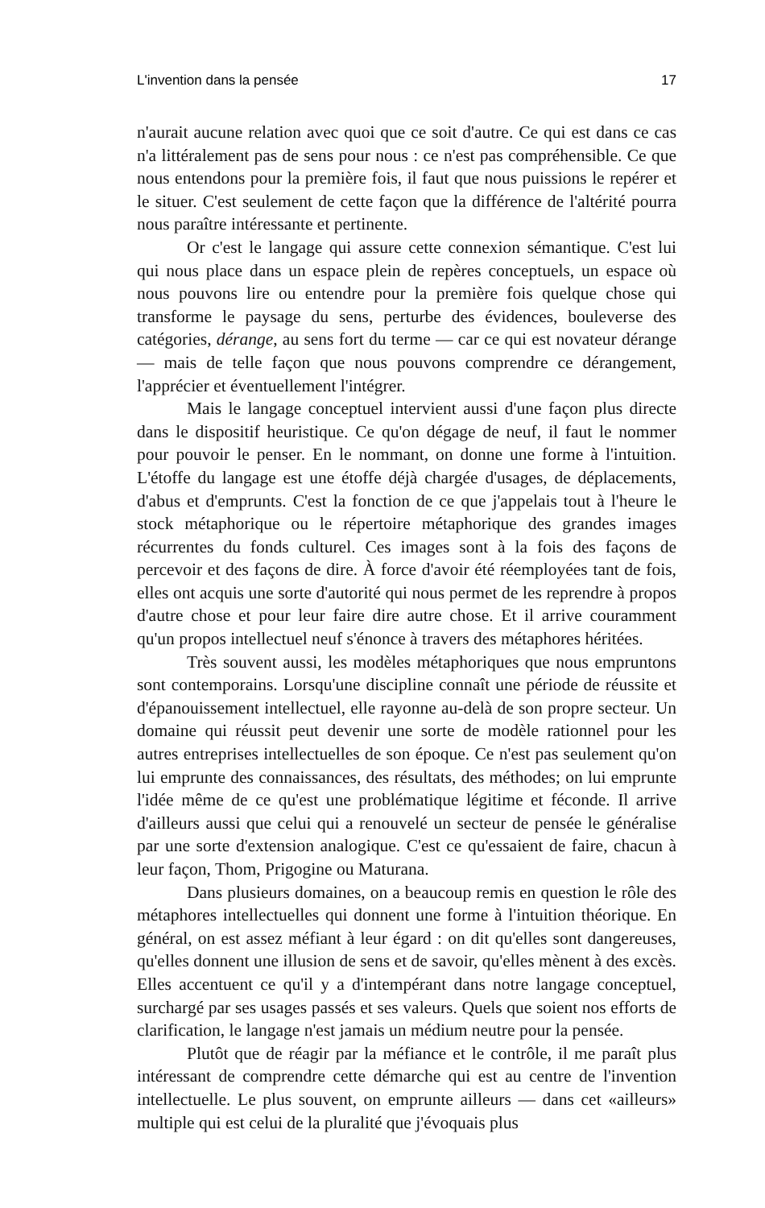L'invention dans la pensée 17
n'aurait aucune relation avec quoi que ce soit d'autre. Ce qui est dans ce cas n'a littéralement pas de sens pour nous : ce n'est pas compréhensible. Ce que nous entendons pour la première fois, il faut que nous puissions le repérer et le situer. C'est seulement de cette façon que la différence de l'altérité pourra nous paraître intéressante et pertinente.
Or c'est le langage qui assure cette connexion sémantique. C'est lui qui nous place dans un espace plein de repères conceptuels, un espace où nous pouvons lire ou entendre pour la première fois quelque chose qui transforme le paysage du sens, perturbe des évidences, bouleverse des catégories, dérange, au sens fort du terme — car ce qui est novateur dérange — mais de telle façon que nous pouvons comprendre ce dérangement, l'apprécier et éventuellement l'intégrer.
Mais le langage conceptuel intervient aussi d'une façon plus directe dans le dispositif heuristique. Ce qu'on dégage de neuf, il faut le nommer pour pouvoir le penser. En le nommant, on donne une forme à l'intuition. L'étoffe du langage est une étoffe déjà chargée d'usages, de déplacements, d'abus et d'emprunts. C'est la fonction de ce que j'appelais tout à l'heure le stock métaphorique ou le répertoire métaphorique des grandes images récurrentes du fonds culturel. Ces images sont à la fois des façons de percevoir et des façons de dire. À force d'avoir été réemployées tant de fois, elles ont acquis une sorte d'autorité qui nous permet de les reprendre à propos d'autre chose et pour leur faire dire autre chose. Et il arrive couramment qu'un propos intellectuel neuf s'énonce à travers des métaphores héritées.
Très souvent aussi, les modèles métaphoriques que nous empruntons sont contemporains. Lorsqu'une discipline connaît une période de réussite et d'épanouissement intellectuel, elle rayonne au-delà de son propre secteur. Un domaine qui réussit peut devenir une sorte de modèle rationnel pour les autres entreprises intellectuelles de son époque. Ce n'est pas seulement qu'on lui emprunte des connaissances, des résultats, des méthodes; on lui emprunte l'idée même de ce qu'est une problématique légitime et féconde. Il arrive d'ailleurs aussi que celui qui a renouvelé un secteur de pensée le généralise par une sorte d'extension analogique. C'est ce qu'essaient de faire, chacun à leur façon, Thom, Prigogine ou Maturana.
Dans plusieurs domaines, on a beaucoup remis en question le rôle des métaphores intellectuelles qui donnent une forme à l'intuition théorique. En général, on est assez méfiant à leur égard : on dit qu'elles sont dangereuses, qu'elles donnent une illusion de sens et de savoir, qu'elles mènent à des excès. Elles accentuent ce qu'il y a d'intempérant dans notre langage conceptuel, surchargé par ses usages passés et ses valeurs. Quels que soient nos efforts de clarification, le langage n'est jamais un médium neutre pour la pensée.
Plutôt que de réagir par la méfiance et le contrôle, il me paraît plus intéressant de comprendre cette démarche qui est au centre de l'invention intellectuelle. Le plus souvent, on emprunte ailleurs — dans cet «ailleurs» multiple qui est celui de la pluralité que j'évoquais plus